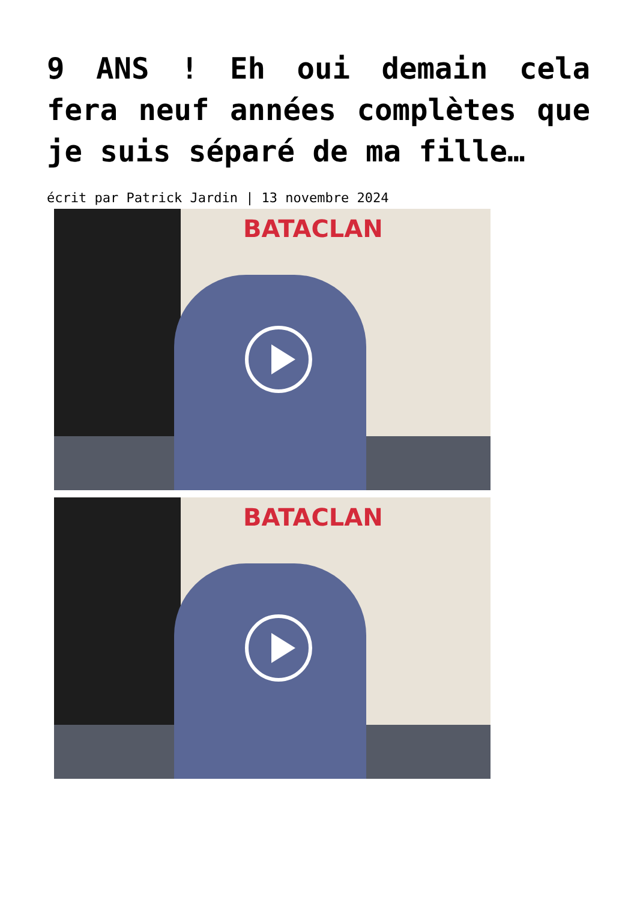9 ANS ! Eh oui demain cela fera neuf années complètes que je suis séparé de ma fille…
écrit par Patrick Jardin | 13 novembre 2024
BATACLAN
BATACLAN